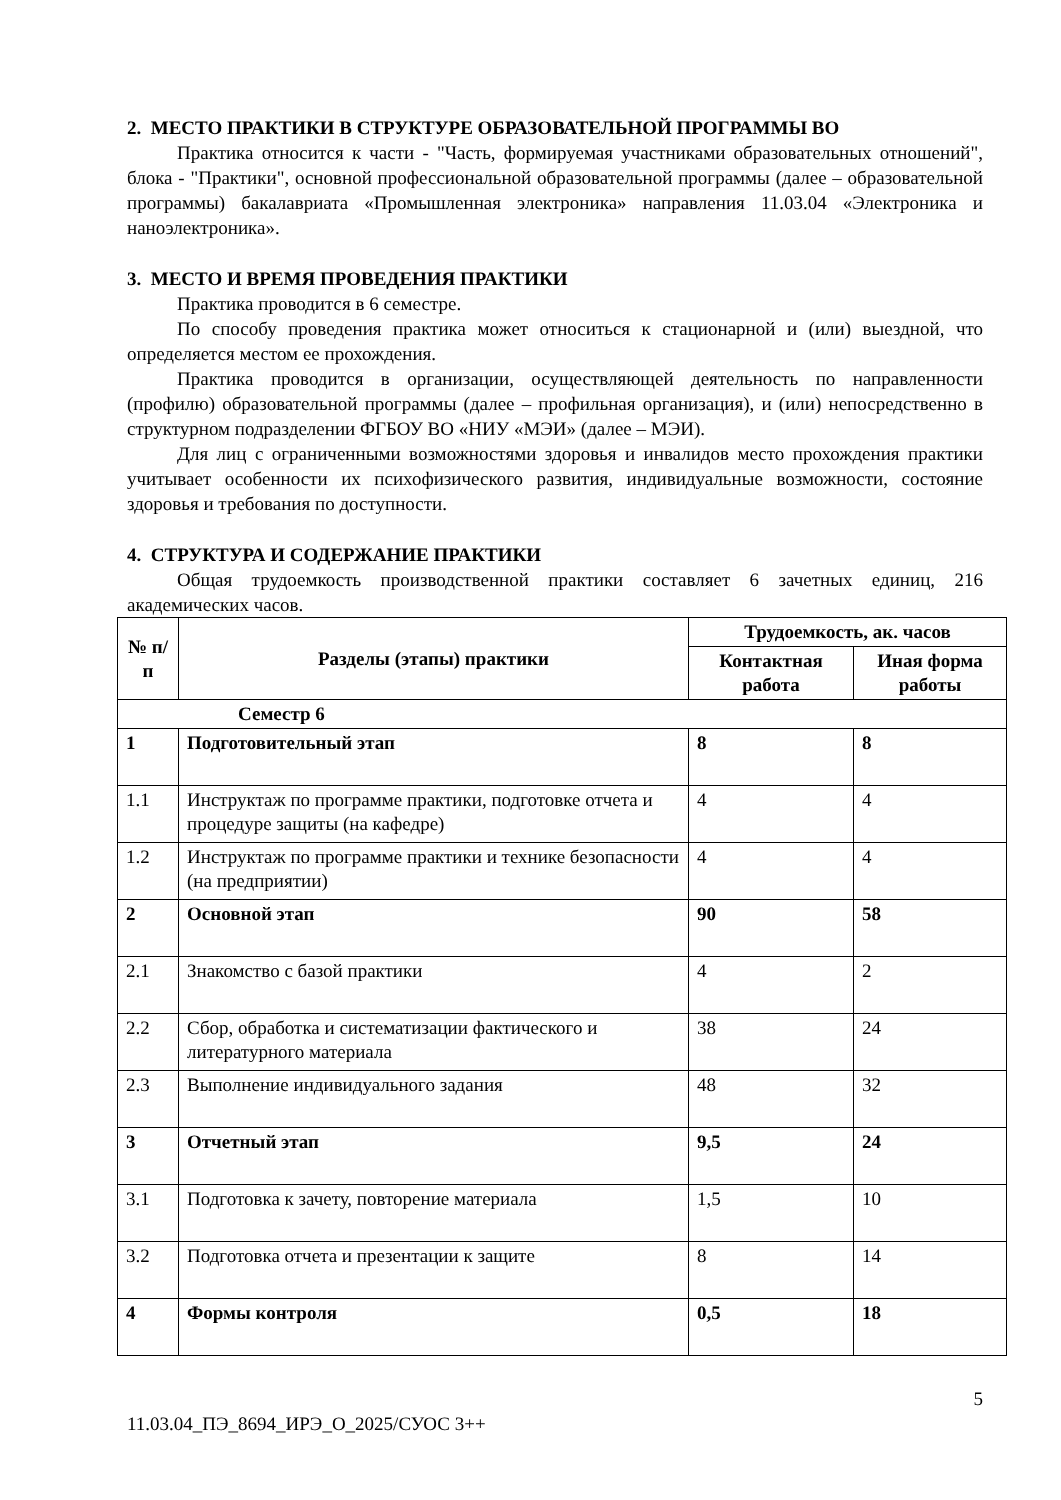2. МЕСТО ПРАКТИКИ В СТРУКТУРЕ ОБРАЗОВАТЕЛЬНОЙ ПРОГРАММЫ ВО
Практика относится к части - "Часть, формируемая участниками образовательных отношений", блока - "Практики", основной профессиональной образовательной программы (далее – образовательной программы) бакалавриата «Промышленная электроника» направления 11.03.04 «Электроника и наноэлектроника».
3. МЕСТО И ВРЕМЯ ПРОВЕДЕНИЯ ПРАКТИКИ
Практика проводится в 6 семестре.
По способу проведения практика может относиться к стационарной и (или) выездной, что определяется местом ее прохождения.
Практика проводится в организации, осуществляющей деятельность по направленности (профилю) образовательной программы (далее – профильная организация), и (или) непосредственно в структурном подразделении ФГБОУ ВО «НИУ «МЭИ» (далее – МЭИ).
Для лиц с ограниченными возможностями здоровья и инвалидов место прохождения практики учитывает особенности их психофизического развития, индивидуальные возможности, состояние здоровья и требования по доступности.
4. СТРУКТУРА И СОДЕРЖАНИЕ ПРАКТИКИ
Общая трудоемкость производственной практики составляет 6 зачетных единиц, 216 академических часов.
| № п/п | Разделы (этапы) практики | Трудоемкость, ак. часов | |
| --- | --- | --- | --- |
| | | Контактная работа | Иная форма работы |
| Семестр 6 | | | |
| 1 | Подготовительный этап | 8 | 8 |
| 1.1 | Инструктаж по программе практики, подготовке отчета и процедуре защиты (на кафедре) | 4 | 4 |
| 1.2 | Инструктаж по программе практики и технике безопасности (на предприятии) | 4 | 4 |
| 2 | Основной этап | 90 | 58 |
| 2.1 | Знакомство с базой практики | 4 | 2 |
| 2.2 | Сбор, обработка и систематизации фактического и литературного материала | 38 | 24 |
| 2.3 | Выполнение индивидуального задания | 48 | 32 |
| 3 | Отчетный этап | 9,5 | 24 |
| 3.1 | Подготовка к зачету, повторение материала | 1,5 | 10 |
| 3.2 | Подготовка отчета и презентации к защите | 8 | 14 |
| 4 | Формы контроля | 0,5 | 18 |
5
11.03.04_ПЭ_8694_ИРЭ_О_2025/СУОС 3++